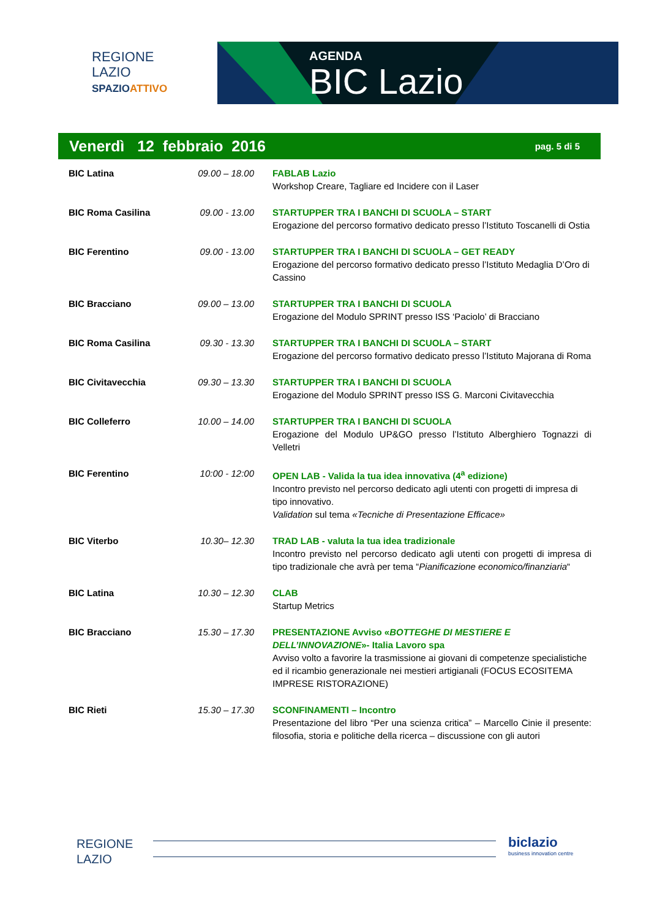REGIONE
LAZIO
SPAZIO ATTIVO
AGENDA
BIC Lazio
Venerdì 12 febbraio 2016 pag. 5 di 5
| BIC Latina | 09.00 – 18.00 | FABLAB Lazio Workshop Creare, Tagliare ed Incidere con il Laser |
| BIC Roma Casilina | 09.00 - 13.00 | STARTUPPER TRA I BANCHI DI SCUOLA – START Erogazione del percorso formativo dedicato presso l’Istituto Toscanelli di Ostia |
| BIC Ferentino | 09.00 - 13.00 | STARTUPPER TRA I BANCHI DI SCUOLA – GET READY Erogazione del percorso formativo dedicato presso l’Istituto Medaglia D’Oro di Cassino |
| BIC Bracciano | 09.00 – 13.00 | STARTUPPER TRA I BANCHI DI SCUOLA Erogazione del Modulo SPRINT presso ISS ‘Paciolo’ di Bracciano |
| BIC Roma Casilina | 09.30 - 13.30 | STARTUPPER TRA I BANCHI DI SCUOLA – START Erogazione del percorso formativo dedicato presso l’Istituto Majorana di Roma |
| BIC Civitavecchia | 09.30 – 13.30 | STARTUPPER TRA I BANCHI DI SCUOLA Erogazione del Modulo SPRINT presso ISS G. Marconi Civitavecchia |
| BIC Colleferro | 10.00 – 14.00 | STARTUPPER TRA I BANCHI DI SCUOLA Erogazione del Modulo UP&GO presso l’Istituto Alberghiero Tognazzi di Velletri |
| BIC Ferentino | 10:00 - 12:00 | OPEN LAB - Valida la tua idea innovativa (4<sup>a</sup> edizione) Incontro previsto nel percorso dedicato agli utenti con progetti di impresa di tipo innovativo. Validation sul tema «Tecniche di Presentazione Efficace» |
| BIC Viterbo | 10.30– 12.30 | TRAD LAB - valuta la tua idea tradizionale Incontro previsto nel percorso dedicato agli utenti con progetti di impresa di tipo tradizionale che avrà per tema “ Pianificazione economico/finanziaria “ |
| BIC Latina | 10.30 – 12.30 | CLAB Startup Metrics |
| BIC Bracciano | 15.30 – 17.30 | PRESENTAZIONE Avviso « BOTTEGHE DI MESTIERE E DELL’INNOVAZIONE »- Italia Lavoro spa Avviso volto a favorire la trasmissione ai giovani di competenze specialistiche ed il ricambio generazionale nei mestieri artigianali (FOCUS ECOSITEMA IMPRESE RISTORAZIONE) |
| BIC Rieti | 15.30 – 17.30 | SCONFINAMENTI – Incontro Presentazione del libro “Per una scienza critica” – Marcello Cinie il presente: filosofia, storia e politiche della ricerca – discussione con gli autori |
REGIONE
LAZIO
biclazio
business innovation centre